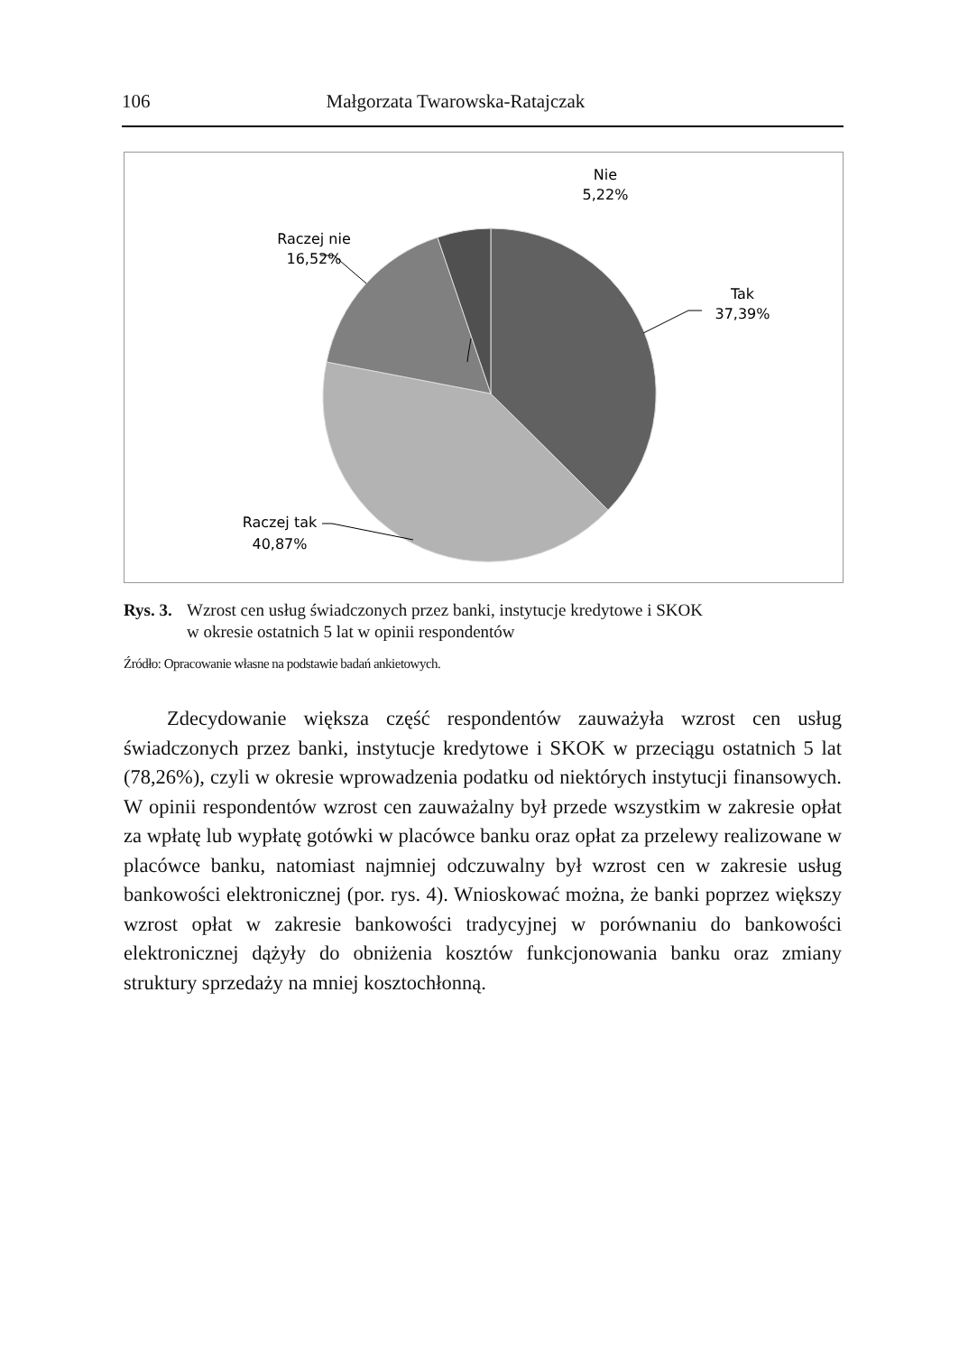106 Małgorzata Twarowska-Ratajczak
Nie
5,22%
Raczej nie
16,52%
Tak
37,39%
Raczej tak
40,87%
Rys. 3. Wzrost cen usług świadczonych przez banki, instytucje kredytowe i SKOK
w okresie ostatnich 5 lat w opinii respondentów
Źródło: Opracowanie własne na podstawie badań ankietowych.
Zdecydowanie większa część respondentów zauważyła wzrost cen usług świadczonych przez banki, instytucje kredytowe i SKOK w przeciągu ostatnich 5 lat (78,26%), czyli w okresie wprowadzenia podatku od niektórych instytucji finansowych. W opinii respondentów wzrost cen zauważalny był przede wszystkim w zakresie opłat za wpłatę lub wypłatę gotówki w placówce banku oraz opłat za przelewy realizowane w placówce banku, natomiast najmniej odczuwalny był wzrost cen w zakresie usług bankowości elektronicznej (por. rys. 4). Wnioskować można, że banki poprzez większy wzrost opłat w zakresie bankowości tradycyjnej w porównaniu do bankowości elektronicznej dążyły do obniżenia kosztów funkcjonowania banku oraz zmiany struktury sprzedaży na mniej kosztochłonną.